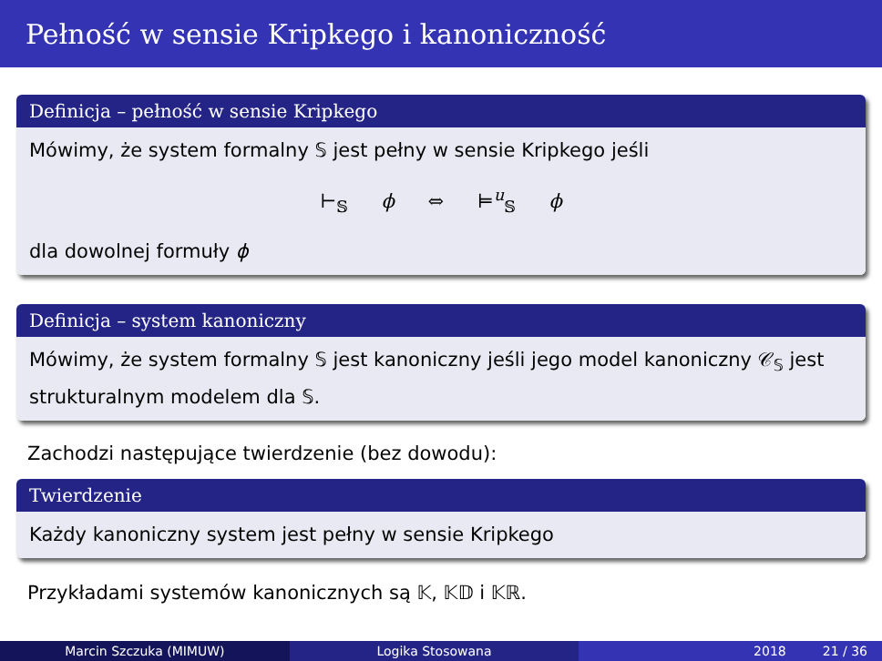Pełność w sensie Kripkego i kanoniczność
Definicja – pełność w sensie Kripkego
Mówimy, że system formalny 𝕊 jest pełny w sensie Kripkego jeśli
⊢<sub>𝕊</sub> ϕ ⇔ ⊨<sup>u</sup><sub>𝕊</sub> ϕ
dla dowolnej formuły ϕ
Definicja – system kanoniczny
Mówimy, że system formalny 𝕊 jest kanoniczny jeśli jego model kanoniczny 𝒞<sub>𝕊</sub> jest strukturalnym modelem dla 𝕊.
Zachodzi następujące twierdzenie (bez dowodu):
Twierdzenie
Każdy kanoniczny system jest pełny w sensie Kripkego
Przykładami systemów kanonicznych są 𝕂, 𝕂𝔻 i 𝕂ℝ.
Marcin Szczuka (MIMUW) Logika Stosowana 2018 21 / 36